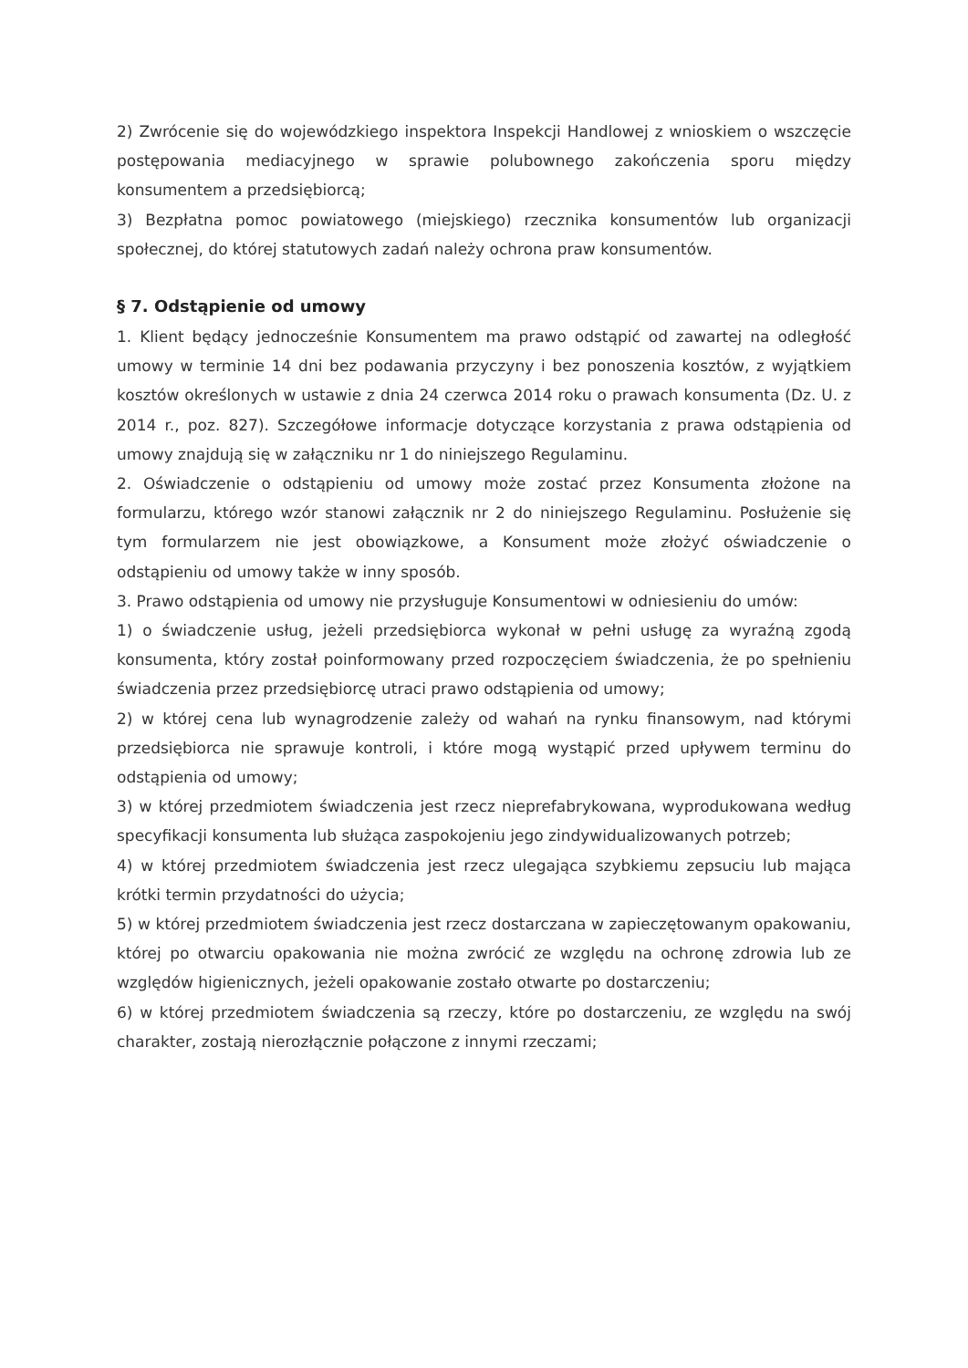2) Zwrócenie się do wojewódzkiego inspektora Inspekcji Handlowej z wnioskiem o wszczęcie postępowania mediacyjnego w sprawie polubownego zakończenia sporu między konsumentem a przedsiębiorcą;
3) Bezpłatna pomoc powiatowego (miejskiego) rzecznika konsumentów lub organizacji społecznej, do której statutowych zadań należy ochrona praw konsumentów.
§ 7. Odstąpienie od umowy
1. Klient będący jednocześnie Konsumentem ma prawo odstąpić od zawartej na odległość umowy w terminie 14 dni bez podawania przyczyny i bez ponoszenia kosztów, z wyjątkiem kosztów określonych w ustawie z dnia 24 czerwca 2014 roku o prawach konsumenta (Dz. U. z 2014 r., poz. 827). Szczegółowe informacje dotyczące korzystania z prawa odstąpienia od umowy znajdują się w załączniku nr 1 do niniejszego Regulaminu.
2. Oświadczenie o odstąpieniu od umowy może zostać przez Konsumenta złożone na formularzu, którego wzór stanowi załącznik nr 2 do niniejszego Regulaminu. Posłużenie się tym formularzem nie jest obowiązkowe, a Konsument może złożyć oświadczenie o odstąpieniu od umowy także w inny sposób.
3. Prawo odstąpienia od umowy nie przysługuje Konsumentowi w odniesieniu do umów:
1) o świadczenie usług, jeżeli przedsiębiorca wykonał w pełni usługę za wyraźną zgodą konsumenta, który został poinformowany przed rozpoczęciem świadczenia, że po spełnieniu świadczenia przez przedsiębiorcę utraci prawo odstąpienia od umowy;
2) w której cena lub wynagrodzenie zależy od wahań na rynku finansowym, nad którymi przedsiębiorca nie sprawuje kontroli, i które mogą wystąpić przed upływem terminu do odstąpienia od umowy;
3) w której przedmiotem świadczenia jest rzecz nieprefabrykowana, wyprodukowana według specyfikacji konsumenta lub służąca zaspokojeniu jego zindywidualizowanych potrzeb;
4) w której przedmiotem świadczenia jest rzecz ulegająca szybkiemu zepsuciu lub mająca krótki termin przydatności do użycia;
5) w której przedmiotem świadczenia jest rzecz dostarczana w zapieczętowanym opakowaniu, której po otwarciu opakowania nie można zwrócić ze względu na ochronę zdrowia lub ze względów higienicznych, jeżeli opakowanie zostało otwarte po dostarczeniu;
6) w której przedmiotem świadczenia są rzeczy, które po dostarczeniu, ze względu na swój charakter, zostają nierozłącznie połączone z innymi rzeczami;